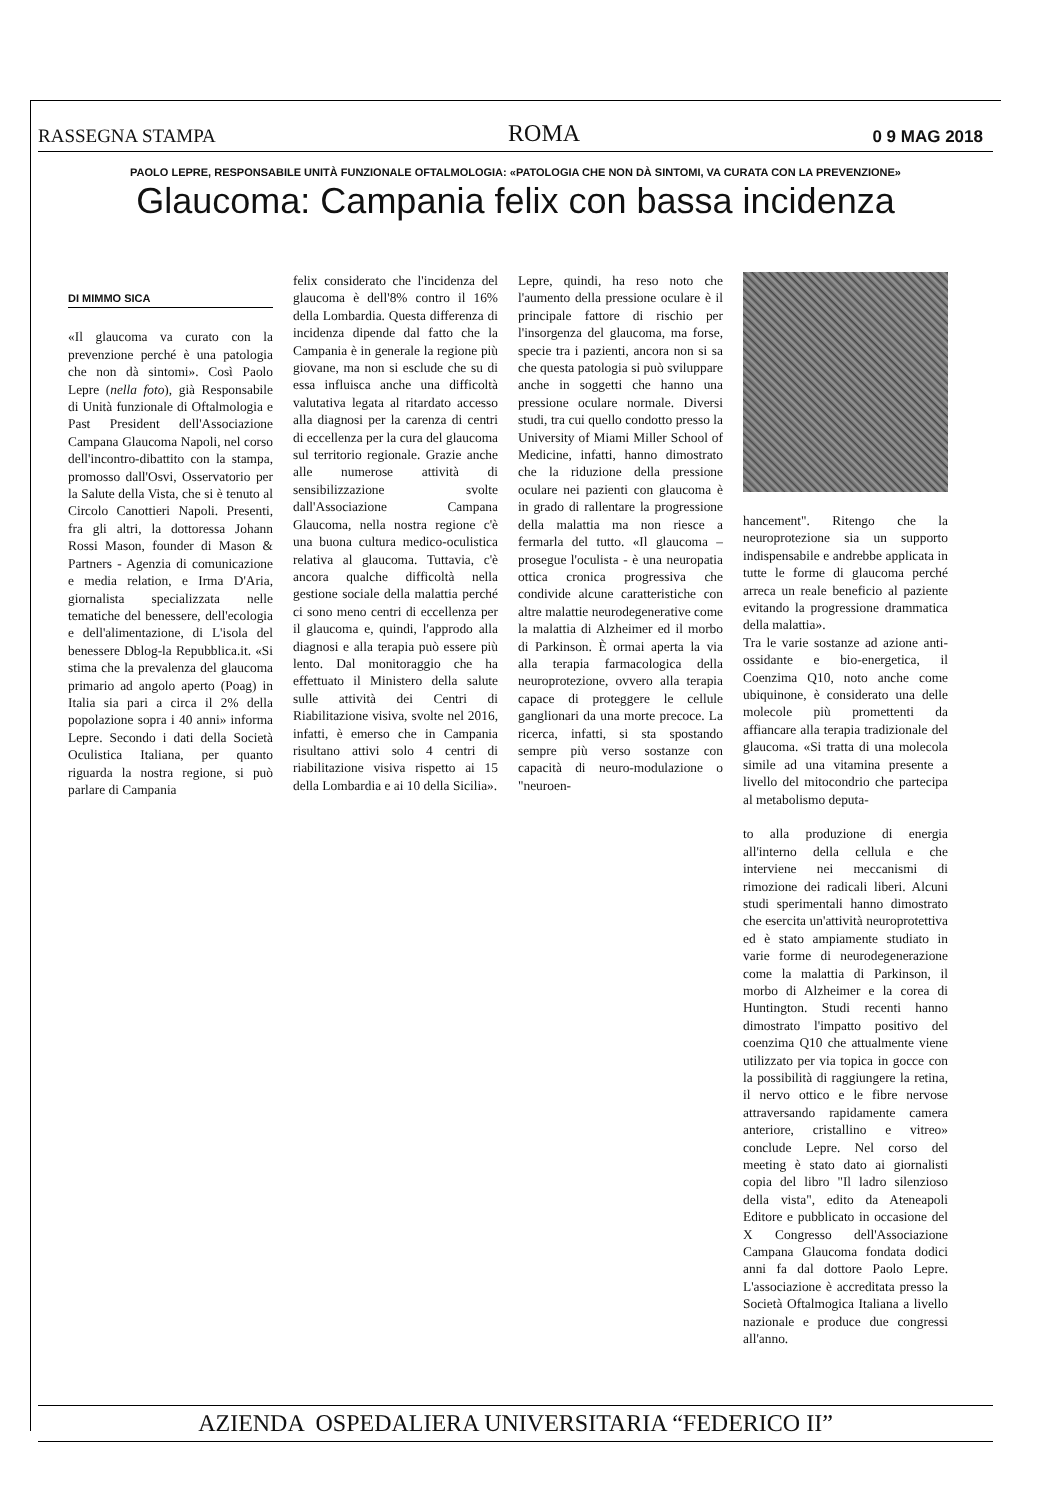RASSEGNA STAMPA ROMA 0 9 MAG 2018
PAOLO LEPRE, RESPONSABILE UNITÀ FUNZIONALE OFTALMOLOGIA: «PATOLOGIA CHE NON DÀ SINTOMI, VA CURATA CON LA PREVENZIONE»
Glaucoma: Campania felix con bassa incidenza
DI MIMMO SICA
«Il glaucoma va curato con la prevenzione perché è una patologia che non dà sintomi». Così Paolo Lepre (nella foto), già Responsabile di Unità funzionale di Oftalmologia e Past President dell'Associazione Campana Glaucoma Napoli, nel corso dell'incontro-dibattito con la stampa, promosso dall'Osvi, Osservatorio per la Salute della Vista, che si è tenuto al Circolo Canottieri Napoli. Presenti, fra gli altri, la dottoressa Johann Rossi Mason, founder di Mason & Partners - Agenzia di comunicazione e media relation, e Irma D'Aria, giornalista specializzata nelle tematiche del benessere, dell'ecologia e dell'alimentazione, di L'isola del benessere Dblog-la Repubblica.it. «Si stima che la prevalenza del glaucoma primario ad angolo aperto (Poag) in Italia sia pari a circa il 2% della popolazione sopra i 40 anni» informa Lepre. Secondo i dati della Società Oculistica Italiana, per quanto riguarda la nostra regione, si può parlare di Campania
felix considerato che l'incidenza del glaucoma è dell'8% contro il 16% della Lombardia. Questa differenza di incidenza dipende dal fatto che la Campania è in generale la regione più giovane, ma non si esclude che su di essa influisca anche una difficoltà valutativa legata al ritardato accesso alla diagnosi per la carenza di centri di eccellenza per la cura del glaucoma sul territorio regionale. Grazie anche alle numerose attività di sensibilizzazione svolte dall'Associazione Campana Glaucoma, nella nostra regione c'è una buona cultura medico-oculistica relativa al glaucoma. Tuttavia, c'è ancora qualche difficoltà nella gestione sociale della malattia perché ci sono meno centri di eccellenza per il glaucoma e, quindi, l'approdo alla diagnosi e alla terapia può essere più lento. Dal monitoraggio che ha effettuato il Ministero della salute sulle attività dei Centri di Riabilitazione visiva, svolte nel 2016, infatti, è emerso che in Campania risultano attivi solo 4 centri di riabilitazione visiva rispetto ai 15 della Lombardia e ai 10 della Sicilia».
Lepre, quindi, ha reso noto che l'aumento della pressione oculare è il principale fattore di rischio per l'insorgenza del glaucoma, ma forse, specie tra i pazienti, ancora non si sa che questa patologia si può sviluppare anche in soggetti che hanno una pressione oculare normale. Diversi studi, tra cui quello condotto presso la University of Miami Miller School of Medicine, infatti, hanno dimostrato che la riduzione della pressione oculare nei pazienti con glaucoma è in grado di rallentare la progressione della malattia ma non riesce a fermarla del tutto. «Il glaucoma – prosegue l'oculista - è una neuropatia ottica cronica progressiva che condivide alcune caratteristiche con altre malattie neurodegenerative come la malattia di Alzheimer ed il morbo di Parkinson. È ormai aperta la via alla terapia farmacologica della neuroprotezione, ovvero alla terapia capace di proteggere le cellule ganglionari da una morte precoce. La ricerca, infatti, si sta spostando sempre più verso sostanze con capacità di neuro-modulazione o "neuroen-
hancement". Ritengo che la neuroprotezione sia un supporto indispensabile e andrebbe applicata in tutte le forme di glaucoma perché arreca un reale beneficio al paziente evitando la progressione drammatica della malattia».
Tra le varie sostanze ad azione anti-ossidante e bio-energetica, il Coenzima Q10, noto anche come ubiquinone, è considerato una delle molecole più promettenti da affiancare alla terapia tradizionale del glaucoma. «Si tratta di una molecola simile ad una vitamina presente a livello del mitocondrio che partecipa al metabolismo deputa-
to alla produzione di energia all'interno della cellula e che interviene nei meccanismi di rimozione dei radicali liberi. Alcuni studi sperimentali hanno dimostrato che esercita un'attività neuroprotettiva ed è stato ampiamente studiato in varie forme di neurodegenerazione come la malattia di Parkinson, il morbo di Alzheimer e la corea di Huntington. Studi recenti hanno dimostrato l'impatto positivo del coenzima Q10 che attualmente viene utilizzato per via topica in gocce con la possibilità di raggiungere la retina, il nervo ottico e le fibre nervose attraversando rapidamente camera anteriore, cristallino e vitreo» conclude Lepre. Nel corso del meeting è stato dato ai giornalisti copia del libro "Il ladro silenzioso della vista", edito da Ateneapoli Editore e pubblicato in occasione del X Congresso dell'Associazione Campana Glaucoma fondata dodici anni fa dal dottore Paolo Lepre. L'associazione è accreditata presso la Società Oftalmogica Italiana a livello nazionale e produce due congressi all'anno.
AZIENDA OSPEDALIERA UNIVERSITARIA “FEDERICO II”